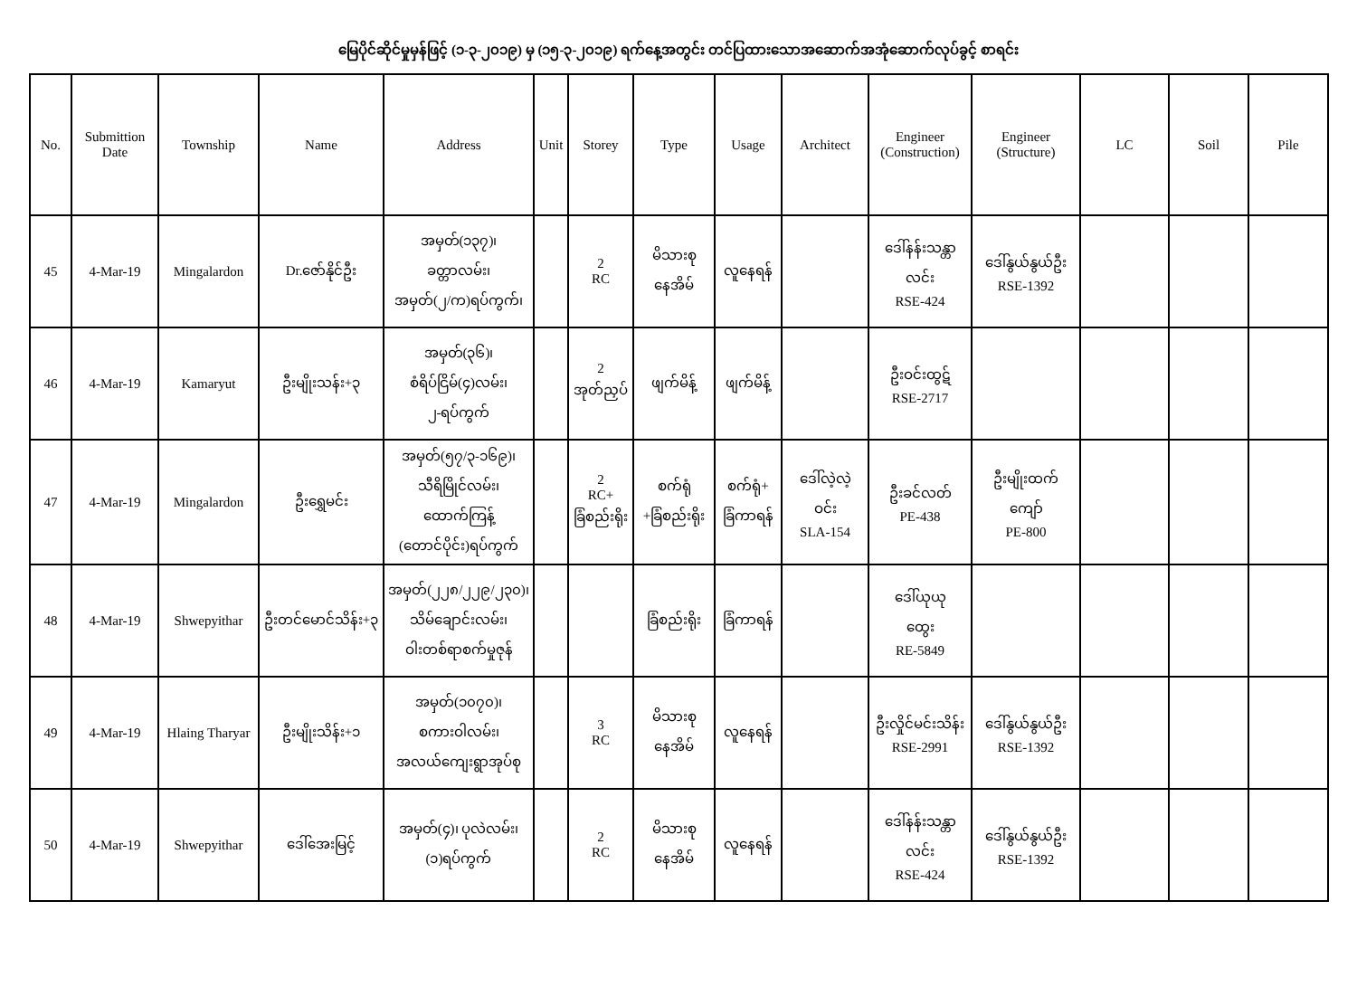မြေပိုင်ဆိုင်မှုမှန်ဖြင့် (၁-၃-၂၀၁၉) မှ (၁၅-၃-၂၀၁၉) ရက်နေ့အတွင်း တင်ပြထားသောအဆောက်အအုံဆောက်လုပ်ခွင့် စာရင်း
| No. | Submittion Date | Township | Name | Address | Unit | Storey | Type | Usage | Architect | Engineer (Construction) | Engineer (Structure) | LC | Soil | Pile |
| --- | --- | --- | --- | --- | --- | --- | --- | --- | --- | --- | --- | --- | --- | --- |
| 45 | 4-Mar-19 | Mingalardon | Dr.ဇော်နိုင်ဦး | အမှတ်(၁၃၇)၊ ခတ္တာလမ်း၊ အမှတ်(၂/က)ရပ်ကွက်၊ | | 2 RC | မိသားစု နေအိမ် | လူနေရန် | | ဒေါ်နန်းသန္တာ လင်း RSE-424 | ဒေါ်နွယ်နွယ်ဦး RSE-1392 | | | |
| 46 | 4-Mar-19 | Kamaryut | ဦးမျိုးသန်း+၃ | အမှတ်(၃၆)၊ စံရိပ်ငြိမ်(၄)လမ်း၊ ၂-ရပ်ကွက် | | 2 အုတ်ညှပ် | ဖျက်မိန့် | ဖျက်မိန့် | | ဦးဝင်းထွဋ် RSE-2717 | | | | |
| 47 | 4-Mar-19 | Mingalardon | ဦးရွှေမင်း | အမှတ်(၅၇/၃-၁၆၉)၊ သီရိမြိုင်လမ်း၊ ထောက်ကြန့် (တောင်ပိုင်း)ရပ်ကွက် | | 2 RC+ ခြံစည်းရိုး | စက်ရုံ +ခြံစည်းရိုး | စက်ရုံ+ ခြံကာရန် | ဒေါ်လဲ့လဲ့ ဝင်း SLA-154 | ဦးခင်လတ် PE-438 | ဦးမျိုးထက် ကျော် PE-800 | | | |
| 48 | 4-Mar-19 | Shwepyithar | ဦးတင်မောင်သိန်း+၃ | အမှတ်(၂၂၈/၂၂၉/၂၃၀)၊ သိမ်ချောင်းလမ်း၊ ဝါးတစ်ရာစက်မှုဇုန် | | | ခြံစည်းရိုး | ခြံကာရန် | | ဒေါ်ယုယု ထွေး RE-5849 | | | | |
| 49 | 4-Mar-19 | Hlaing Tharyar | ဦးမျိုးသိန်း+၁ | အမှတ်(၁၀၇၀)၊ စကားဝါလမ်း၊ အလယ်ကျေးရွာအုပ်စု | | 3 RC | မိသားစု နေအိမ် | လူနေရန် | | ဦးလှိုင်မင်းသိန်း RSE-2991 | ဒေါ်နွယ်နွယ်ဦး RSE-1392 | | | |
| 50 | 4-Mar-19 | Shwepyithar | ဒေါ်အေးမြင့် | အမှတ်(၄)၊ ပုလဲလမ်း၊ (၁)ရပ်ကွက် | | 2 RC | မိသားစု နေအိမ် | လူနေရန် | | ဒေါ်နန်းသန္တာ လင်း RSE-424 | ဒေါ်နွယ်နွယ်ဦး RSE-1392 | | | |